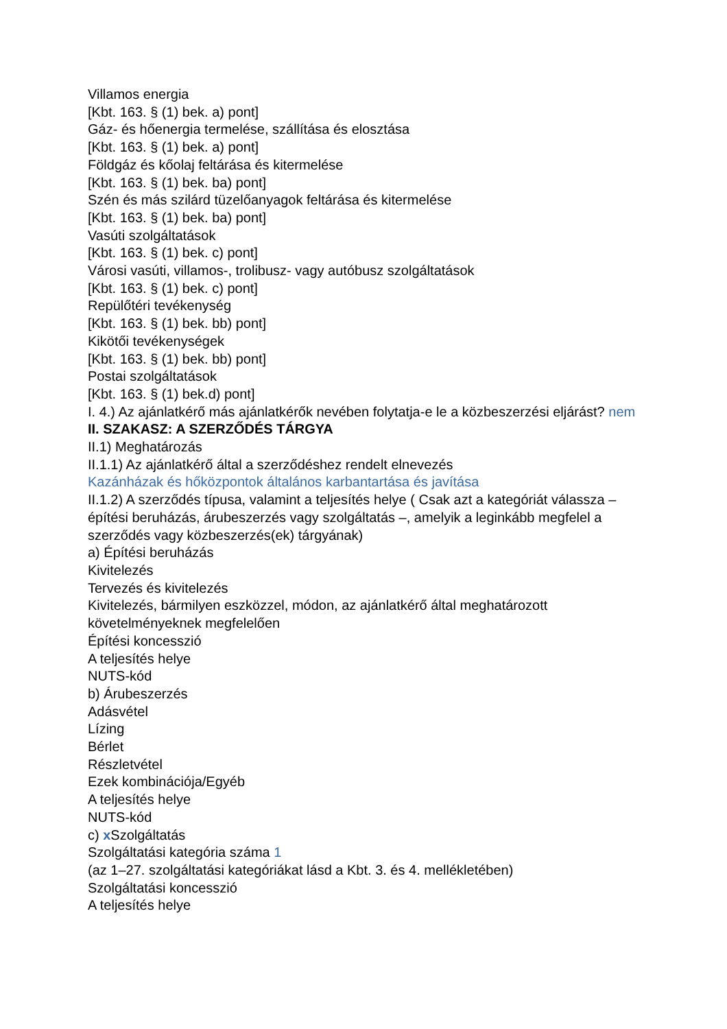Villamos energia
[Kbt. 163. § (1) bek. a) pont]
Gáz- és hőenergia termelése, szállítása és elosztása
[Kbt. 163. § (1) bek. a) pont]
Földgáz és kőolaj feltárása és kitermelése
[Kbt. 163. § (1) bek. ba) pont]
Szén és más szilárd tüzelőanyagok feltárása és kitermelése
[Kbt. 163. § (1) bek. ba) pont]
Vasúti szolgáltatások
[Kbt. 163. § (1) bek. c) pont]
Városi vasúti, villamos-, trolibusz- vagy autóbusz szolgáltatások
[Kbt. 163. § (1) bek. c) pont]
Repülőtéri tevékenység
[Kbt. 163. § (1) bek. bb) pont]
Kikötői tevékenységek
[Kbt. 163. § (1) bek. bb) pont]
Postai szolgáltatások
[Kbt. 163. § (1) bek.d) pont]
I. 4.) Az ajánlatkérő más ajánlatkérők nevében folytatja-e le a közbeszerzési eljárást? nem
II. SZAKASZ: A SZERZŐDÉS TÁRGYA
II.1) Meghatározás
II.1.1) Az ajánlatkérő által a szerződéshez rendelt elnevezés
Kazánházak és hőközpontok általános karbantartása és javítása
II.1.2) A szerződés típusa, valamint a teljesítés helye ( Csak azt a kategóriát válassza – építési beruházás, árubeszerzés vagy szolgáltatás –, amelyik a leginkább megfelel a szerződés vagy közbeszerzés(ek) tárgyának)
a) Építési beruházás
Kivitelezés
Tervezés és kivitelezés
Kivitelezés, bármilyen eszközzel, módon, az ajánlatkérő által meghatározott követelményeknek megfelelően
Építési koncesszió
A teljesítés helye
NUTS-kód
b) Árubeszerzés
Adásvétel
Lízing
Bérlet
Részletvétel
Ezek kombinációja/Egyéb
A teljesítés helye
NUTS-kód
c) x Szolgáltatás
Szolgáltatási kategória száma 1
(az 1–27. szolgáltatási kategóriákat lásd a Kbt. 3. és 4. mellékletében)
Szolgáltatási koncesszió
A teljesítés helye